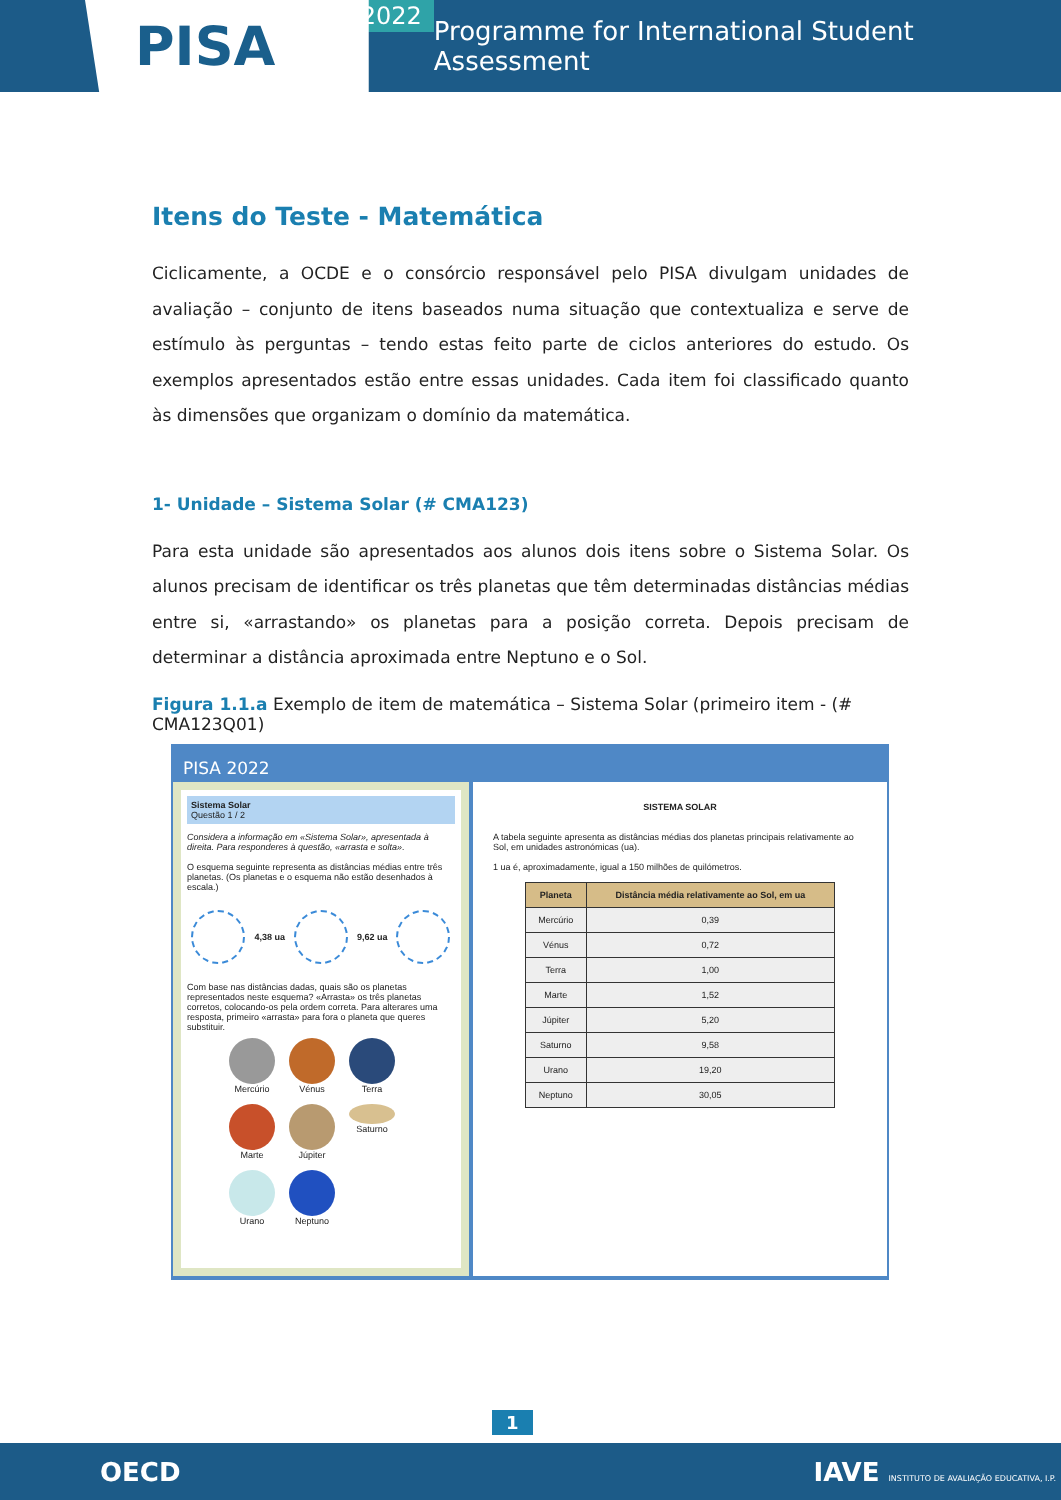PISA
2022
Programme for International Student Assessment
Itens do Teste - Matemática
Ciclicamente, a OCDE e o consórcio responsável pelo PISA divulgam unidades de avaliação – conjunto de itens baseados numa situação que contextualiza e serve de estímulo às perguntas – tendo estas feito parte de ciclos anteriores do estudo. Os exemplos apresentados estão entre essas unidades. Cada item foi classificado quanto às dimensões que organizam o domínio da matemática.
1- Unidade – Sistema Solar (# CMA123)
Para esta unidade são apresentados aos alunos dois itens sobre o Sistema Solar. Os alunos precisam de identificar os três planetas que têm determinadas distâncias médias entre si, «arrastando» os planetas para a posição correta. Depois precisam de determinar a distância aproximada entre Neptuno e o Sol.
Figura 1.1.a Exemplo de item de matemática – Sistema Solar (primeiro item - (# CMA123Q01)
PISA 2022
Sistema Solar
Questão 1 / 2
Considera a informação em «Sistema Solar», apresentada à direita. Para responderes à questão, «arrasta e solta».
O esquema seguinte representa as distâncias médias entre três planetas. (Os planetas e o esquema não estão desenhados à escala.)
4,38 ua 9,62 ua
Com base nas distâncias dadas, quais são os planetas representados neste esquema? «Arrasta» os três planetas corretos, colocando-os pela ordem correta. Para alterares uma resposta, primeiro «arrasta» para fora o planeta que queres substituir.
Mercúrio
Vénus
Terra
Marte
Júpiter
Saturno
Urano
Neptuno
SISTEMA SOLAR
A tabela seguinte apresenta as distâncias médias dos planetas principais relativamente ao Sol, em unidades astronómicas (ua).
1 ua é, aproximadamente, igual a 150 milhões de quilómetros.
| Planeta | Distância média relativamente ao Sol, em ua |
| --- | --- |
| Mercúrio | 0,39 |
| Vénus | 0,72 |
| Terra | 1,00 |
| Marte | 1,52 |
| Júpiter | 5,20 |
| Saturno | 9,58 |
| Urano | 19,20 |
| Neptuno | 30,05 |
1
OECD IAVE INSTITUTO DE AVALIAÇÃO EDUCATIVA, I.P.